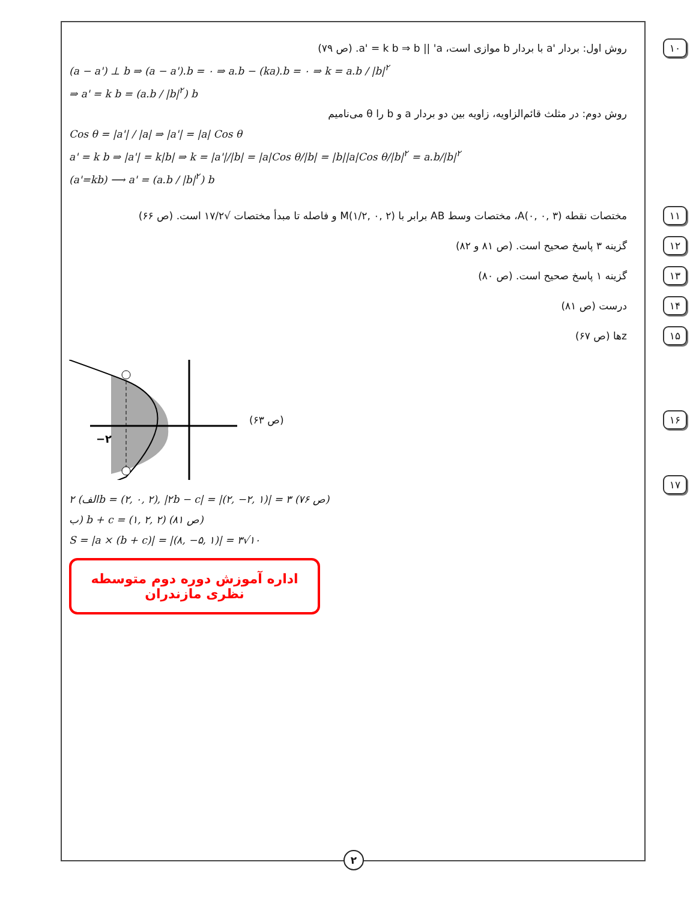۱۰ روش اول: بردار 'a با بردار b موازی است، a' = k b ⇒ b || 'a. (ص ۷۹)
(a − a') ⊥ b ⇒ (a − a').b = ۰ ⇒ a.b − (ka).b = ۰ ⇒ k = a.b / |b|<sup>۲</sup>
⇒ a' = k b = (a.b / |b|<sup>۲</sup>) b
روش دوم: در مثلث قائم‌الزاویه، زاویه بین دو بردار a و b را θ می‌نامیم
Cos θ = |a'| / |a| ⇒ |a'| = |a| Cos θ
a' = k b ⇒ |a'| = k|b| ⇒ k = |a'|/|b| = |a|Cos θ/|b| = |b||a|Cos θ/|b|<sup>۲</sup> = a.b/|b|<sup>۲</sup>
(a'=kb) ⟶ a' = (a.b / |b|<sup>۲</sup>) b
۱۱ مختصات نقطه A(۰, ۰, ۳)، مختصات وسط AB برابر با M(۱/۲, ۰, ۲) و فاصله تا مبدأ مختصات √۱۷/۲ است. (ص ۶۶)
۱۲ گزینه ۳ پاسخ صحیح است. (ص ۸۱ و ۸۲)
۱۳ گزینه ۱ پاسخ صحیح است. (ص ۸۰)
۱۴ درست (ص ۸۱)
۱۵ zها (ص ۶۷)
۱۶
−۲
(ص ۶۳)
۱۷
الف) ۲b = (۲, ۰, ۲), |۲b − c| = |(۲, −۲, ۱)| = ۳ (ص ۷۶)
ب) b + c = (۱, ۲, ۲) (ص ۸۱)
S = |a × (b + c)| = |(۸, −۵, ۱)| = ۳√۱۰
اداره آموزش دوره دوم متوسطه نظری مازندران
۲